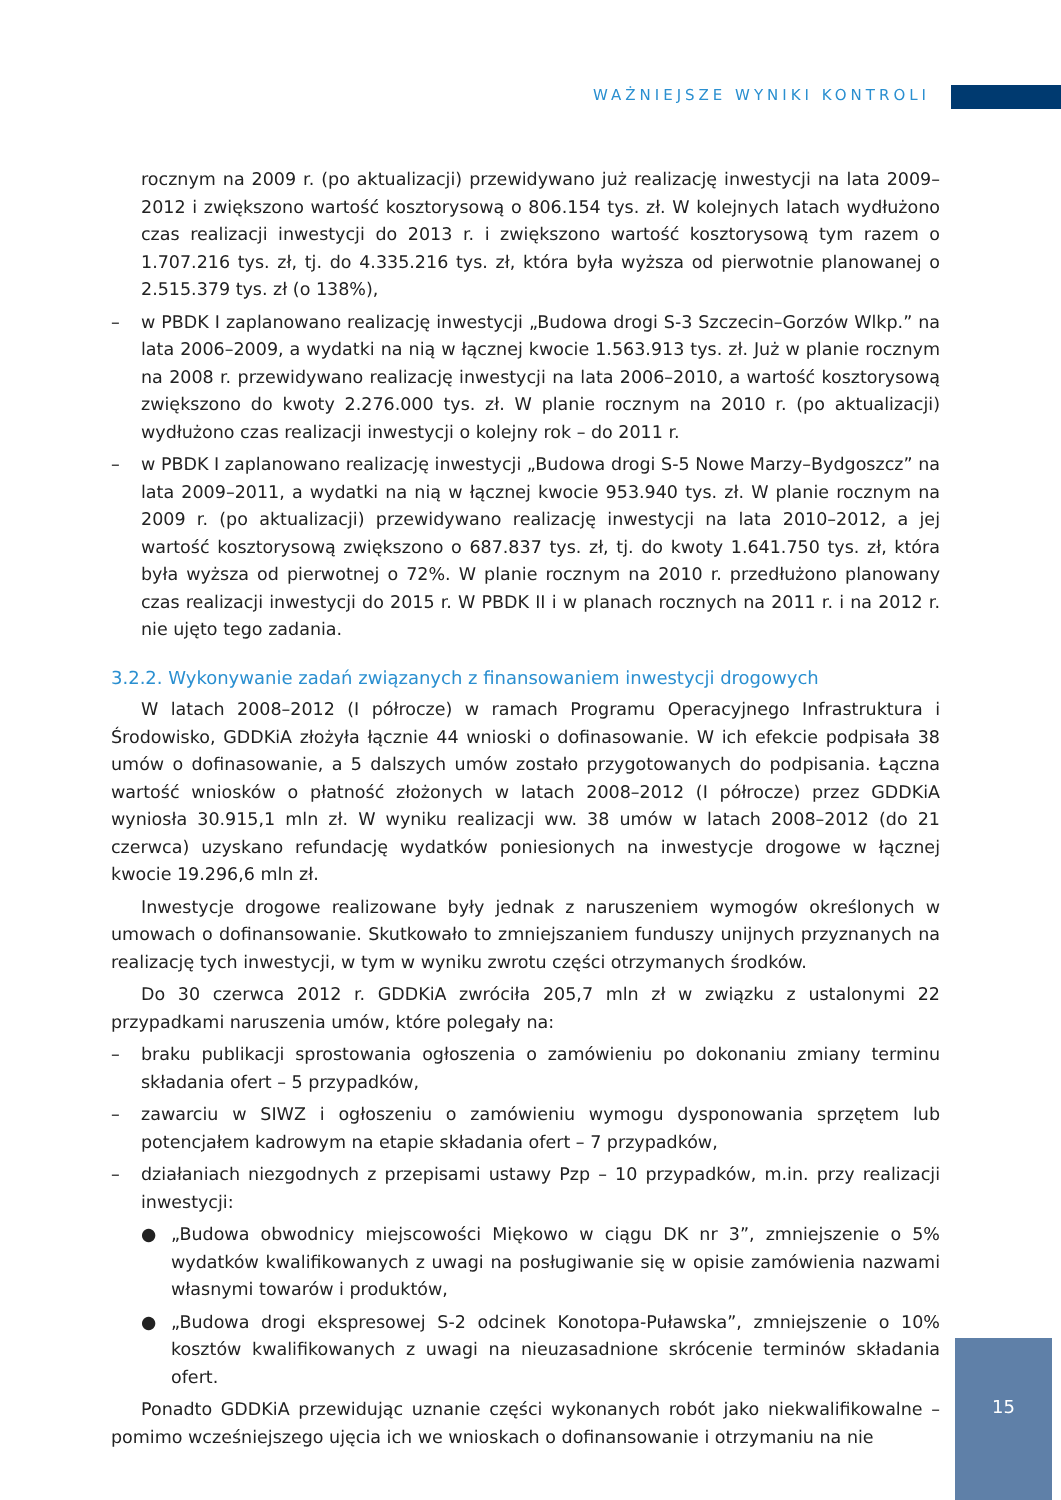WAŻNIEJSZE WYNIKI KONTROLI
rocznym na 2009 r. (po aktualizacji) przewidywano już realizację inwestycji na lata 2009–2012 i zwiększono wartość kosztorysową o 806.154 tys. zł. W kolejnych latach wydłużono czas realizacji inwestycji do 2013 r. i zwiększono wartość kosztorysową tym razem o 1.707.216 tys. zł, tj. do 4.335.216 tys. zł, która była wyższa od pierwotnie planowanej o 2.515.379 tys. zł (o 138%),
– w PBDK I zaplanowano realizację inwestycji „Budowa drogi S-3 Szczecin–Gorzów Wlkp.” na lata 2006–2009, a wydatki na nią w łącznej kwocie 1.563.913 tys. zł. Już w planie rocznym na 2008 r. przewidywano realizację inwestycji na lata 2006–2010, a wartość kosztorysową zwiększono do kwoty 2.276.000 tys. zł. W planie rocznym na 2010 r. (po aktualizacji) wydłużono czas realizacji inwestycji o kolejny rok – do 2011 r.
– w PBDK I zaplanowano realizację inwestycji „Budowa drogi S-5 Nowe Marzy–Bydgoszcz” na lata 2009–2011, a wydatki na nią w łącznej kwocie 953.940 tys. zł. W planie rocznym na 2009 r. (po aktualizacji) przewidywano realizację inwestycji na lata 2010–2012, a jej wartość kosztorysową zwiększono o 687.837 tys. zł, tj. do kwoty 1.641.750 tys. zł, która była wyższa od pierwotnej o 72%. W planie rocznym na 2010 r. przedłużono planowany czas realizacji inwestycji do 2015 r. W PBDK II i w planach rocznych na 2011 r. i na 2012 r. nie ujęto tego zadania.
3.2.2. Wykonywanie zadań związanych z finansowaniem inwestycji drogowych
W latach 2008–2012 (I półrocze) w ramach Programu Operacyjnego Infrastruktura i Środowisko, GDDKiA złożyła łącznie 44 wnioski o dofinasowanie. W ich efekcie podpisała 38 umów o dofinasowanie, a 5 dalszych umów zostało przygotowanych do podpisania. Łączna wartość wniosków o płatność złożonych w latach 2008–2012 (I półrocze) przez GDDKiA wyniosła 30.915,1 mln zł. W wyniku realizacji ww. 38 umów w latach 2008–2012 (do 21 czerwca) uzyskano refundację wydatków poniesionych na inwestycje drogowe w łącznej kwocie 19.296,6 mln zł.
Inwestycje drogowe realizowane były jednak z naruszeniem wymogów określonych w umowach o dofinansowanie. Skutkowało to zmniejszaniem funduszy unijnych przyznanych na realizację tych inwestycji, w tym w wyniku zwrotu części otrzymanych środków.
Do 30 czerwca 2012 r. GDDKiA zwróciła 205,7 mln zł w związku z ustalonymi 22 przypadkami naruszenia umów, które polegały na:
– braku publikacji sprostowania ogłoszenia o zamówieniu po dokonaniu zmiany terminu składania ofert – 5 przypadków,
– zawarciu w SIWZ i ogłoszeniu o zamówieniu wymogu dysponowania sprzętem lub potencjałem kadrowym na etapie składania ofert – 7 przypadków,
– działaniach niezgodnych z przepisami ustawy Pzp – 10 przypadków, m.in. przy realizacji inwestycji:
● „Budowa obwodnicy miejscowości Miękowo w ciągu DK nr 3”, zmniejszenie o 5% wydatków kwalifikowanych z uwagi na posługiwanie się w opisie zamówienia nazwami własnymi towarów i produktów,
● „Budowa drogi ekspresowej S-2 odcinek Konotopa-Puławska”, zmniejszenie o 10% kosztów kwalifikowanych z uwagi na nieuzasadnione skrócenie terminów składania ofert.
Ponadto GDDKiA przewidując uznanie części wykonanych robót jako niekwalifikowalne – pomimo wcześniejszego ujęcia ich we wnioskach o dofinansowanie i otrzymaniu na nie
15